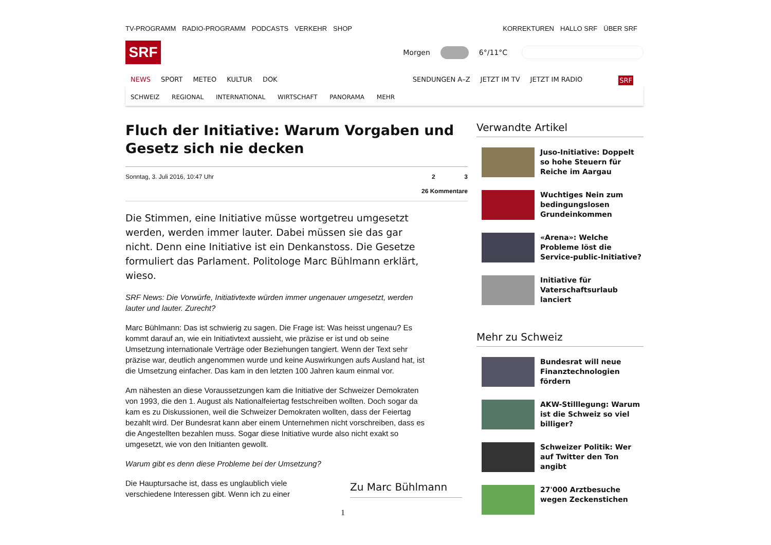TV-PROGRAMM RADIO-PROGRAMM PODCASTS VERKEHR SHOP
KORREKTUREN HALLO SRF ÜBER SRF
SRF
Morgen
6°/11°C
NEWS SPORT METEO KULTUR DOK SENDUNGEN A–Z JETZT IM TV JETZT IM RADIO SRF
SCHWEIZ REGIONAL INTERNATIONAL WIRTSCHAFT PANORAMA MEHR
Fluch der Initiative: Warum Vorgaben und Gesetz sich nie decken
Sonntag, 3. Juli 2016, 10:47 Uhr
2 3
26 Kommentare
Die Stimmen, eine Initiative müsse wortgetreu umgesetzt werden, werden immer lauter. Dabei müssen sie das gar nicht. Denn eine Initiative ist ein Denkanstoss. Die Gesetze formuliert das Parlament. Politologe Marc Bühlmann erklärt, wieso.
SRF News: Die Vorwürfe, Initiativtexte würden immer ungenauer umgesetzt, werden lauter und lauter. Zurecht?
Marc Bühlmann: Das ist schwierig zu sagen. Die Frage ist: Was heisst ungenau? Es kommt darauf an, wie ein Initiativtext aussieht, wie präzise er ist und ob seine Umsetzung internationale Verträge oder Beziehungen tangiert. Wenn der Text sehr präzise war, deutlich angenommen wurde und keine Auswirkungen aufs Ausland hat, ist die Umsetzung einfacher. Das kam in den letzten 100 Jahren kaum einmal vor.
Am nähesten an diese Voraussetzungen kam die Initiative der Schweizer Demokraten von 1993, die den 1. August als Nationalfeiertag festschreiben wollten. Doch sogar da kam es zu Diskussionen, weil die Schweizer Demokraten wollten, dass der Feiertag bezahlt wird. Der Bundesrat kann aber einem Unternehmen nicht vorschreiben, dass es die Angestellten bezahlen muss. Sogar diese Initiative wurde also nicht exakt so umgesetzt, wie von den Initianten gewollt.
Warum gibt es denn diese Probleme bei der Umsetzung?
Die Hauptursache ist, dass es unglaublich viele verschiedene Interessen gibt. Wenn ich zu einer
Zu Marc Bühlmann
1
Verwandte Artikel
Juso-Initiative: Doppelt so hohe Steuern für Reiche im Aargau
Wuchtiges Nein zum bedingungslosen Grundeinkommen
«Arena»: Welche Probleme löst die Service-public-Initiative?
Initiative für Vaterschaftsurlaub lanciert
Mehr zu Schweiz
Bundesrat will neue Finanztechnologien fördern
AKW-Stilllegung: Warum ist die Schweiz so viel billiger?
Schweizer Politik: Wer auf Twitter den Ton angibt
27'000 Arztbesuche wegen Zeckenstichen